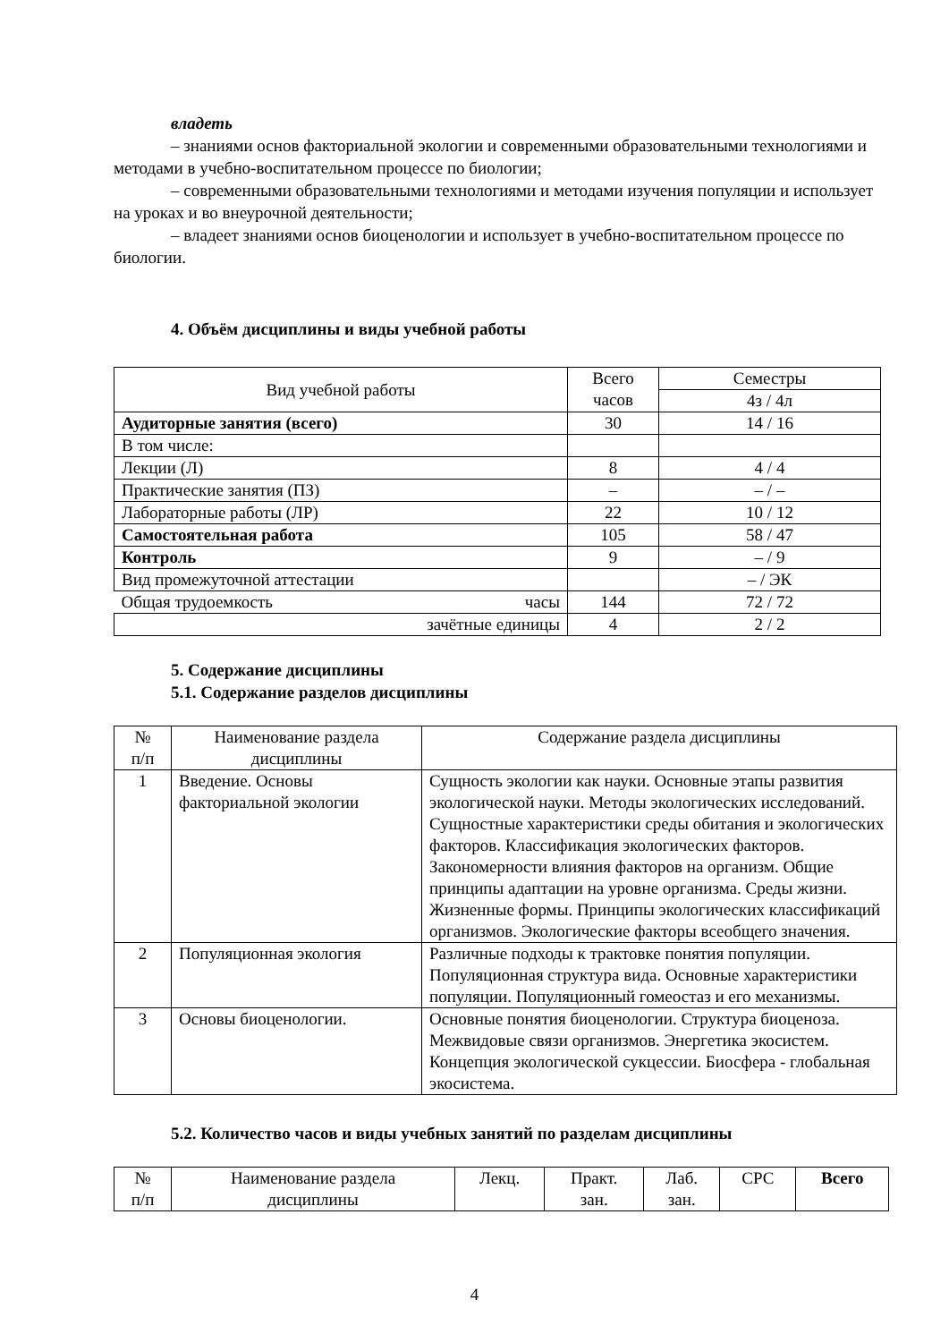владеть
– знаниями основ факториальной экологии и современными образовательными технологиями и методами в учебно-воспитательном процессе по биологии;
– современными образовательными технологиями и методами изучения популяции и использует на уроках и во внеурочной деятельности;
– владеет знаниями основ биоценологии и использует в учебно-воспитательном процессе по биологии.
4. Объём дисциплины и виды учебной работы
| Вид учебной работы | Всего часов | Семестры |
| | | 4з / 4л |
| Аудиторные занятия (всего) | 30 | 14 / 16 |
| В том числе: | | |
| Лекции (Л) | 8 | 4 / 4 |
| Практические занятия (ПЗ) | – | – / – |
| Лабораторные работы (ЛР) | 22 | 10 / 12 |
| Самостоятельная работа | 105 | 58 / 47 |
| Контроль | 9 | – / 9 |
| Вид промежуточной аттестации | | – / ЭК |
| Общая трудоемкость часы | 144 | 72 / 72 |
| зачётные единицы | 4 | 2 / 2 |
5. Содержание дисциплины
5.1. Содержание разделов дисциплины
| № п/п | Наименование раздела дисциплины | Содержание раздела дисциплины |
| 1 | Введение. Основы факториальной экологии | Сущность экологии как науки. Основные этапы развития экологической науки. Методы экологических исследований. Сущностные характеристики среды обитания и экологических факторов. Классификация экологических факторов. Закономерности влияния факторов на организм. Общие принципы адаптации на уровне организма. Среды жизни. Жизненные формы. Принципы экологических классификаций организмов. Экологические факторы всеобщего значения. |
| 2 | Популяционная экология | Различные подходы к трактовке понятия популяции. Популяционная структура вида. Основные характеристики популяции. Популяционный гомеостаз и его механизмы. |
| 3 | Основы биоценологии. | Основные понятия биоценологии. Структура биоценоза. Межвидовые связи организмов. Энергетика экосистем. Концепция экологической сукцессии. Биосфера - глобальная экосистема. |
5.2. Количество часов и виды учебных занятий по разделам дисциплины
| № п/п | Наименование раздела дисциплины | Лекц. | Практ. зан. | Лаб. зан. | СРС | Всего |
4